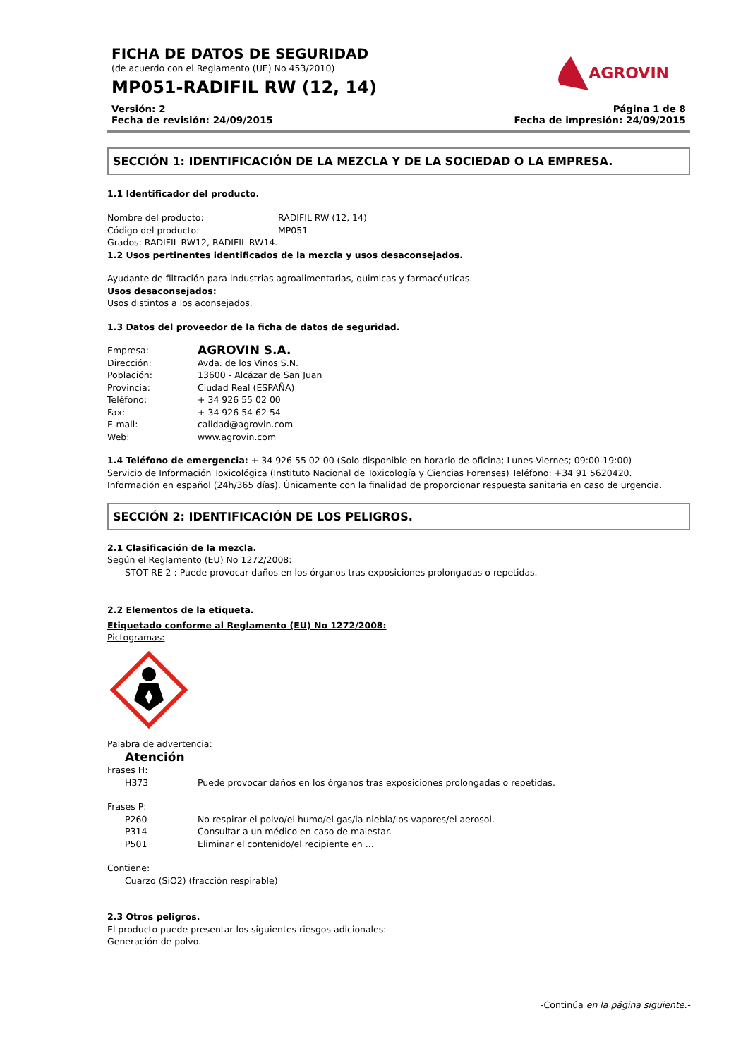FICHA DE DATOS DE SEGURIDAD
(de acuerdo con el Reglamento (UE) No 453/2010)
MP051-RADIFIL RW (12, 14)
AGROVIN
Versión: 2
Fecha de revisión: 24/09/2015
Página 1 de 8
Fecha de impresión: 24/09/2015
SECCIÓN 1: IDENTIFICACIÓN DE LA MEZCLA Y DE LA SOCIEDAD O LA EMPRESA.
1.1 Identificador del producto.
Nombre del producto: RADIFIL RW (12, 14)
Código del producto: MP051
Grados: RADIFIL RW12, RADIFIL RW14.
1.2 Usos pertinentes identificados de la mezcla y usos desaconsejados.
Ayudante de filtración para industrias agroalimentarias, quimicas y farmacéuticas.
Usos desaconsejados:
Usos distintos a los aconsejados.
1.3 Datos del proveedor de la ficha de datos de seguridad.
Empresa: AGROVIN S.A.
Dirección: Avda. de los Vinos S.N.
Población: 13600 - Alcázar de San Juan
Provincia: Ciudad Real (ESPAÑA)
Teléfono: + 34 926 55 02 00
Fax: + 34 926 54 62 54
E-mail: calidad@agrovin.com
Web: www.agrovin.com
1.4 Teléfono de emergencia: + 34 926 55 02 00 (Solo disponible en horario de oficina; Lunes-Viernes; 09:00-19:00)
Servicio de Información Toxicológica (Instituto Nacional de Toxicología y Ciencias Forenses) Teléfono: +34 91 5620420.
Información en español (24h/365 días). Únicamente con la finalidad de proporcionar respuesta sanitaria en caso de urgencia.
SECCIÓN 2: IDENTIFICACIÓN DE LOS PELIGROS.
2.1 Clasificación de la mezcla.
Según el Reglamento (EU) No 1272/2008:
STOT RE 2 : Puede provocar daños en los órganos tras exposiciones prolongadas o repetidas.
2.2 Elementos de la etiqueta.
Etiquetado conforme al Reglamento (EU) No 1272/2008:
Pictogramas:
Palabra de advertencia:
Atención
Frases H:
H373 Puede provocar daños en los órganos tras exposiciones prolongadas o repetidas.
Frases P:
P260 No respirar el polvo/el humo/el gas/la niebla/los vapores/el aerosol.
P314 Consultar a un médico en caso de malestar.
P501 Eliminar el contenido/el recipiente en ...
Contiene:
Cuarzo (SiO2) (fracción respirable)
2.3 Otros peligros.
El producto puede presentar los siguientes riesgos adicionales:
Generación de polvo.
-Continúa en la página siguiente.-